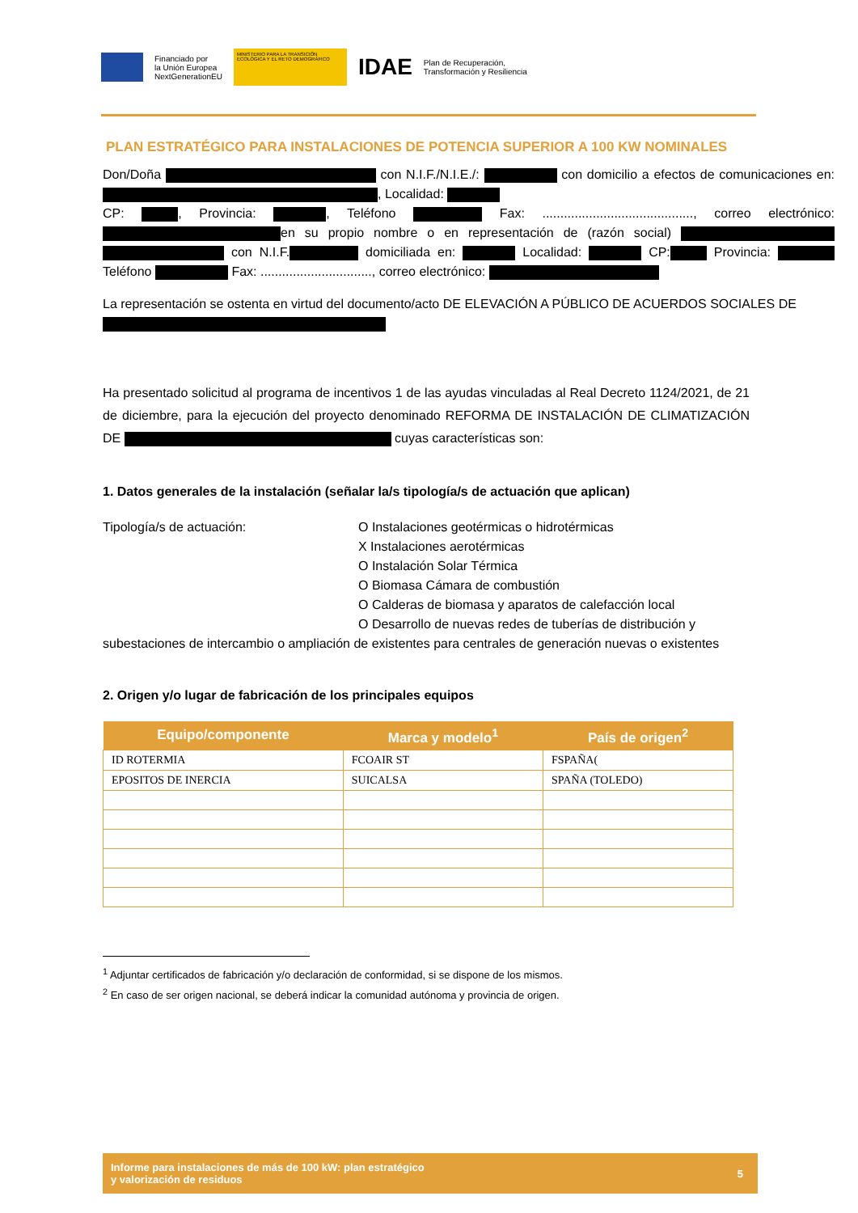Financiado por
la Unión Europea
NextGenerationEU
MINISTERIO PARA LA TRANSICIÓN ECOLÓGICA Y EL RETO DEMOGRÁFICO
IDAE
Plan de Recuperación,
Transformación y Resiliencia
PLAN ESTRATÉGICO PARA INSTALACIONES DE POTENCIA SUPERIOR A 100 KW NOMINALES
Don/Doña con N.I.F./N.I.E./: con domicilio a efectos de comunicaciones en: , Localidad:
CP: , Provincia: , Teléfono Fax: .........................................., correo electrónico: en su propio nombre o en representación de (razón social) con N.I.F. domiciliada en: Localidad: CP: Provincia: Teléfono Fax: ..............................., correo electrónico:
La representación se ostenta en virtud del documento/acto DE ELEVACIÓN A PÚBLICO DE ACUERDOS SOCIALES DE
Ha presentado solicitud al programa de incentivos 1 de las ayudas vinculadas al Real Decreto 1124/2021, de 21 de diciembre, para la ejecución del proyecto denominado REFORMA DE INSTALACIÓN DE CLIMATIZACIÓN DE cuyas características son:
1. Datos generales de la instalación (señalar la/s tipología/s de actuación que aplican)
Tipología/s de actuación: O Instalaciones geotérmicas o hidrotérmicas
X Instalaciones aerotérmicas
O Instalación Solar Térmica
O Biomasa Cámara de combustión
O Calderas de biomasa y aparatos de calefacción local
O Desarrollo de nuevas redes de tuberías de distribución y
subestaciones de intercambio o ampliación de existentes para centrales de generación nuevas o existentes
2. Origen y/o lugar de fabricación de los principales equipos
| Equipo/componente | Marca y modelo<sup>1</sup> | País de origen<sup>2</sup> |
| --- | --- | --- |
| ID ROTERMIA | FCOAIR ST | FSPAÑA( |
| EPOSITOS DE INERCIA | SUICALSA | SPAÑA (TOLEDO) |
<sup>1</sup> Adjuntar certificados de fabricación y/o declaración de conformidad, si se dispone de los mismos.
<sup>2</sup> En caso de ser origen nacional, se deberá indicar la comunidad autónoma y provincia de origen.
Informe para instalaciones de más de 100 kW: plan estratégico
y valorización de residuos
5